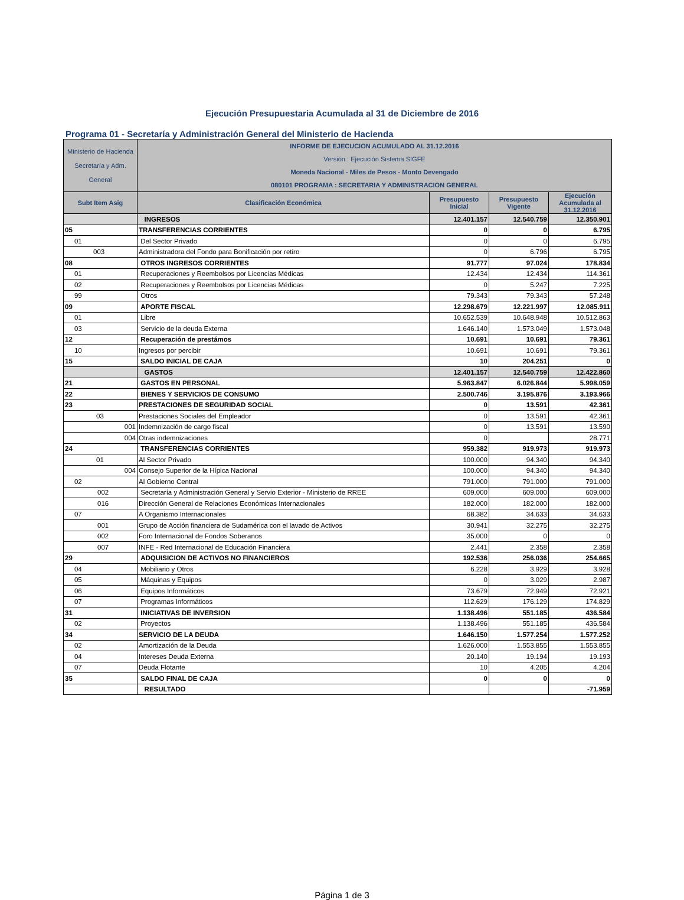Ejecución Presupuestaria Acumulada al 31 de Diciembre de 2016
Programa 01 - Secretaría y Administración General del Ministerio de Hacienda
| Ministerio de Hacienda Secretaría y Adm. General | INFORME DE EJECUCION ACUMULADO AL 31.12.2016 Versión : Ejecución Sistema SIGFE Moneda Nacional - Miles de Pesos - Monto Devengado 080101 PROGRAMA : SECRETARIA Y ADMINISTRACION GENERAL | | | |
| Subt Item Asig | Clasificación Económica | Presupuesto Inicial | Presupuesto Vigente | Ejecución Acumulada al 31.12.2016 |
| | INGRESOS | 12.401.157 | 12.540.759 | 12.350.901 |
| 05 | TRANSFERENCIAS CORRIENTES | 0 | 0 | 6.795 |
| 01 | Del Sector Privado | 0 | 0 | 6.795 |
| 003 | Administradora del Fondo para Bonificación por retiro | 0 | 6.796 | 6.795 |
| 08 | OTROS INGRESOS CORRIENTES | 91.777 | 97.024 | 178.834 |
| 01 | Recuperaciones y Reembolsos por Licencias Médicas | 12.434 | 12.434 | 114.361 |
| 02 | Recuperaciones y Reembolsos por Licencias Médicas | 0 | 5.247 | 7.225 |
| 99 | Otros | 79.343 | 79.343 | 57.248 |
| 09 | APORTE FISCAL | 12.298.679 | 12.221.997 | 12.085.911 |
| 01 | Libre | 10.652.539 | 10.648.948 | 10.512.863 |
| 03 | Servicio de la deuda Externa | 1.646.140 | 1.573.049 | 1.573.048 |
| 12 | Recuperación de prestámos | 10.691 | 10.691 | 79.361 |
| 10 | Ingresos por percibir | 10.691 | 10.691 | 79.361 |
| 15 | SALDO INICIAL DE CAJA | 10 | 204.251 | 0 |
| | GASTOS | 12.401.157 | 12.540.759 | 12.422.860 |
| 21 | GASTOS EN PERSONAL | 5.963.847 | 6.026.844 | 5.998.059 |
| 22 | BIENES Y SERVICIOS DE CONSUMO | 2.500.746 | 3.195.876 | 3.193.966 |
| 23 | PRESTACIONES DE SEGURIDAD SOCIAL | 0 | 13.591 | 42.361 |
| 03 | Prestaciones Sociales del Empleador | 0 | 13.591 | 42.361 |
| 001 | Indemnización de cargo fiscal | 0 | 13.591 | 13.590 |
| 004 | Otras indemnizaciones | 0 | | 28.771 |
| 24 | TRANSFERENCIAS CORRIENTES | 959.382 | 919.973 | 919.973 |
| 01 | Al Sector Privado | 100.000 | 94.340 | 94.340 |
| 004 | Consejo Superior de la Hípica Nacional | 100.000 | 94.340 | 94.340 |
| 02 | Al Gobierno Central | 791.000 | 791.000 | 791.000 |
| 002 | Secretaría y Administración General y Servio Exterior - Ministerio de RREE | 609.000 | 609.000 | 609.000 |
| 016 | Dirección General de Relaciones Económicas Internacionales | 182.000 | 182.000 | 182.000 |
| 07 | A Organismo Internacionales | 68.382 | 34.633 | 34.633 |
| 001 | Grupo de Acción financiera de Sudamérica con el lavado de Activos | 30.941 | 32.275 | 32.275 |
| 002 | Foro Internacional de Fondos Soberanos | 35.000 | 0 | 0 |
| 007 | INFE - Red Internacional de Educación Financiera | 2.441 | 2.358 | 2.358 |
| 29 | ADQUISICION DE ACTIVOS NO FINANCIEROS | 192.536 | 256.036 | 254.665 |
| 04 | Mobiliario y Otros | 6.228 | 3.929 | 3.928 |
| 05 | Máquinas y Equipos | 0 | 3.029 | 2.987 |
| 06 | Equipos Informáticos | 73.679 | 72.949 | 72.921 |
| 07 | Programas Informáticos | 112.629 | 176.129 | 174.829 |
| 31 | INICIATIVAS DE INVERSION | 1.138.496 | 551.185 | 436.584 |
| 02 | Proyectos | 1.138.496 | 551.185 | 436.584 |
| 34 | SERVICIO DE LA DEUDA | 1.646.150 | 1.577.254 | 1.577.252 |
| 02 | Amortización de la Deuda | 1.626.000 | 1.553.855 | 1.553.855 |
| 04 | Intereses Deuda Externa | 20.140 | 19.194 | 19.193 |
| 07 | Deuda Flotante | 10 | 4.205 | 4.204 |
| 35 | SALDO FINAL DE CAJA | 0 | 0 | 0 |
| | RESULTADO | | | -71.959 |
Página 1 de 3